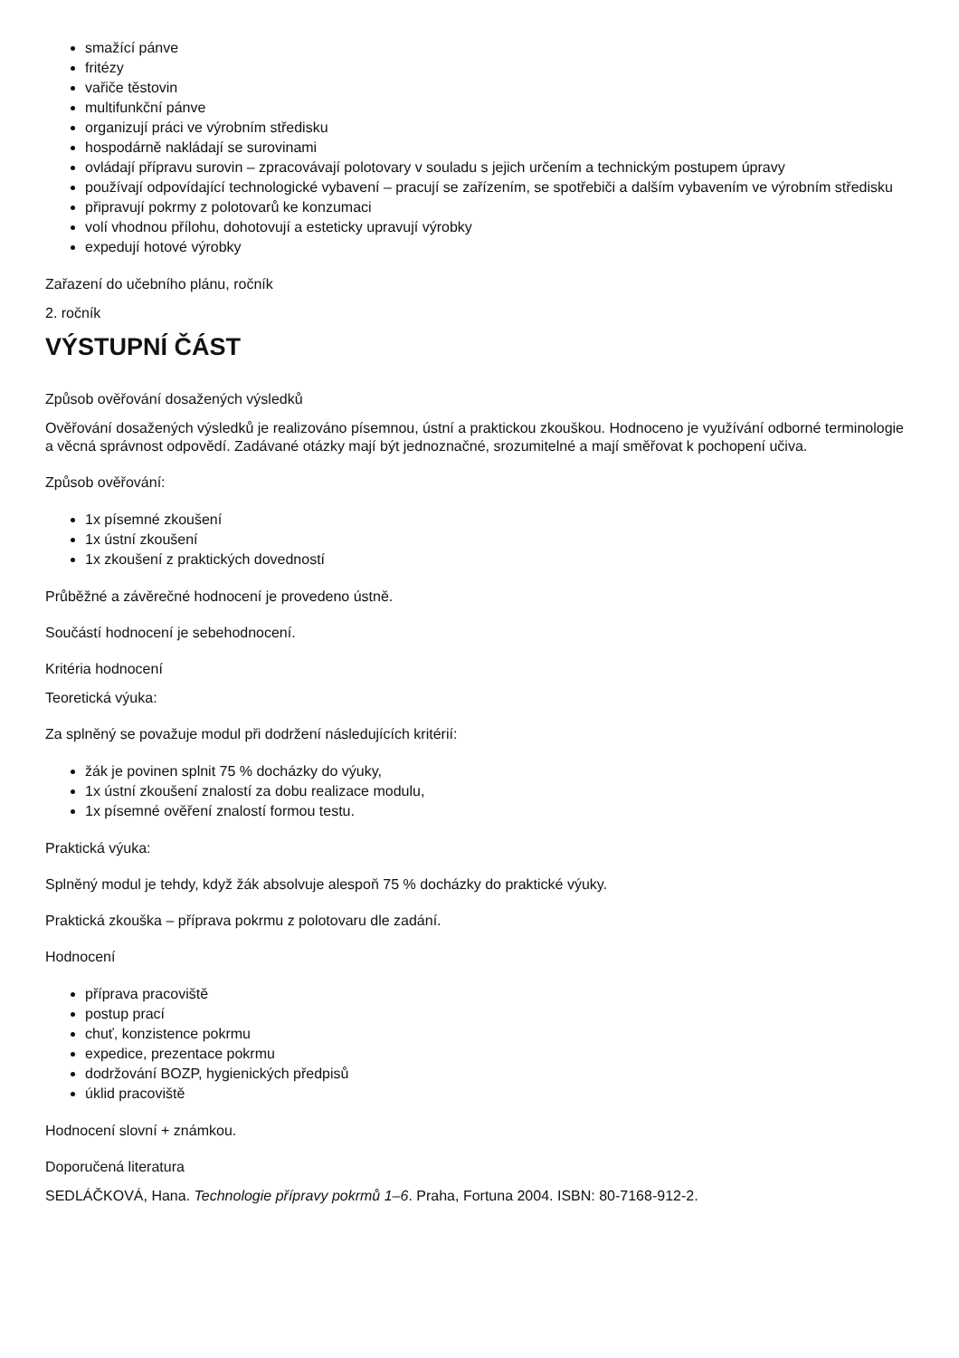smažící pánve
fritézy
vařiče těstovin
multifunkční pánve
organizují práci ve výrobním středisku
hospodárně nakládají se surovinami
ovládají přípravu surovin – zpracovávají polotovary v souladu s jejich určením a technickým postupem úpravy
používají odpovídající technologické vybavení – pracují se zařízením, se spotřebiči a dalším vybavením ve výrobním středisku
připravují pokrmy z polotovarů ke konzumaci
volí vhodnou přílohu, dohotovují a esteticky upravují výrobky
expedují hotové výrobky
Zařazení do učebního plánu, ročník
2. ročník
VÝSTUPNÍ ČÁST
Způsob ověřování dosažených výsledků
Ověřování dosažených výsledků je realizováno písemnou, ústní a praktickou zkouškou. Hodnoceno je využívání odborné terminologie a věcná správnost odpovědí. Zadávané otázky mají být jednoznačné, srozumitelné a mají směřovat k pochopení učiva.
Způsob ověřování:
1x písemné zkoušení
1x ústní zkoušení
1x zkoušení z praktických dovedností
Průběžné a závěrečné hodnocení je provedeno ústně.
Součástí hodnocení je sebehodnocení.
Kritéria hodnocení
Teoretická výuka:
Za splněný se považuje modul při dodržení následujících kritérií:
žák je povinen splnit 75 % docházky do výuky,
1x ústní zkoušení znalostí za dobu realizace modulu,
1x písemné ověření znalostí formou testu.
Praktická výuka:
Splněný modul je tehdy, když žák absolvuje alespoň 75 % docházky do praktické výuky.
Praktická zkouška – příprava pokrmu z polotovaru dle zadání.
Hodnocení
příprava pracoviště
postup prací
chuť, konzistence pokrmu
expedice, prezentace pokrmu
dodržování BOZP, hygienických předpisů
úklid pracoviště
Hodnocení slovní + známkou.
Doporučená literatura
SEDLÁČKOVÁ, Hana. Technologie přípravy pokrmů 1–6. Praha, Fortuna 2004. ISBN: 80-7168-912-2.